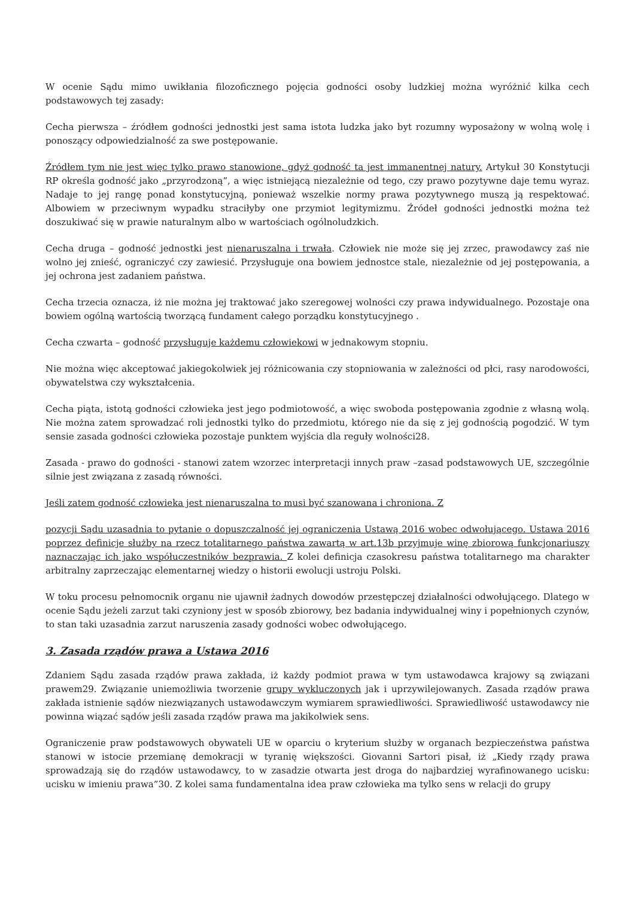W ocenie Sądu mimo uwikłania filozoficznego pojęcia godności osoby ludzkiej można wyróżnić kilka cech podstawowych tej zasady:
Cecha pierwsza – źródłem godności jednostki jest sama istota ludzka jako byt rozumny wyposażony w wolną wolę i ponoszący odpowiedzialność za swe postępowanie.
Źródłem tym nie jest więc tylko prawo stanowione, gdyż godność ta jest immanentnej natury. Artykuł 30 Konstytucji RP określa godność jako „przyrodzoną”, a więc istniejącą niezależnie od tego, czy prawo pozytywne daje temu wyraz. Nadaje to jej rangę ponad konstytucyjną, ponieważ wszelkie normy prawa pozytywnego muszą ją respektować. Albowiem w przeciwnym wypadku straciłyby one przymiot legitymizmu. Źródeł godności jednostki można też doszukiwać się w prawie naturalnym albo w wartościach ogólnoludzkich.
Cecha druga – godność jednostki jest nienaruszalna i trwała. Człowiek nie może się jej zrzec, prawodawcy zaś nie wolno jej znieść, ograniczyć czy zawiesić. Przysługuje ona bowiem jednostce stale, niezależnie od jej postępowania, a jej ochrona jest zadaniem państwa.
Cecha trzecia oznacza, iż nie można jej traktować jako szeregowej wolności czy prawa indywidualnego. Pozostaje ona bowiem ogólną wartością tworzącą fundament całego porządku konstytucyjnego .
Cecha czwarta – godność przysługuje każdemu człowiekowi w jednakowym stopniu.
Nie można więc akceptować jakiegokolwiek jej różnicowania czy stopniowania w zależności od płci, rasy narodowości, obywatelstwa czy wykształcenia.
Cecha piąta, istotą godności człowieka jest jego podmiotowość, a więc swoboda postępowania zgodnie z własną wolą. Nie można zatem sprowadzać roli jednostki tylko do przedmiotu, którego nie da się z jej godnością pogodzić. W tym sensie zasada godności człowieka pozostaje punktem wyjścia dla reguły wolności28.
Zasada - prawo do godności - stanowi zatem wzorzec interpretacji innych praw –zasad podstawowych UE, szczególnie silnie jest związana z zasadą równości.
Jeśli zatem godność człowieka jest nienaruszalna to musi być szanowana i chroniona. Z
pozycji Sądu uzasadnia to pytanie o dopuszczalność jej ograniczenia Ustawą 2016 wobec odwołującego. Ustawa 2016 poprzez definicje służby na rzecz totalitarnego państwa zawartą w art.13b przyjmuje winę zbiorową funkcjonariuszy naznaczając ich jako współuczestników bezprawia. Z kolei definicja czasokresu państwa totalitarnego ma charakter arbitralny zaprzeczając elementarnej wiedzy o historii ewolucji ustroju Polski.
W toku procesu pełnomocnik organu nie ujawnił żadnych dowodów przestępczej działalności odwołującego. Dlatego w ocenie Sądu jeżeli zarzut taki czyniony jest w sposób zbiorowy, bez badania indywidualnej winy i popełnionych czynów, to stan taki uzasadnia zarzut naruszenia zasady godności wobec odwołującego.
3. Zasada rządów prawa a Ustawa 2016
Zdaniem Sądu zasada rządów prawa zakłada, iż każdy podmiot prawa w tym ustawodawca krajowy są związani prawem29. Związanie uniemożliwia tworzenie grupy wykluczonych jak i uprzywilejowanych. Zasada rządów prawa zakłada istnienie sądów niezwiązanych ustawodawczym wymiarem sprawiedliwości. Sprawiedliwość ustawodawcy nie powinna wiązać sądów jeśli zasada rządów prawa ma jakikolwiek sens.
Ograniczenie praw podstawowych obywateli UE w oparciu o kryterium służby w organach bezpieczeństwa państwa stanowi w istocie przemianę demokracji w tyranię większości. Giovanni Sartori pisał, iż „Kiedy rządy prawa sprowadzają się do rządów ustawodawcy, to w zasadzie otwarta jest droga do najbardziej wyrafinowanego ucisku: ucisku w imieniu prawa”30. Z kolei sama fundamentalna idea praw człowieka ma tylko sens w relacji do grupy